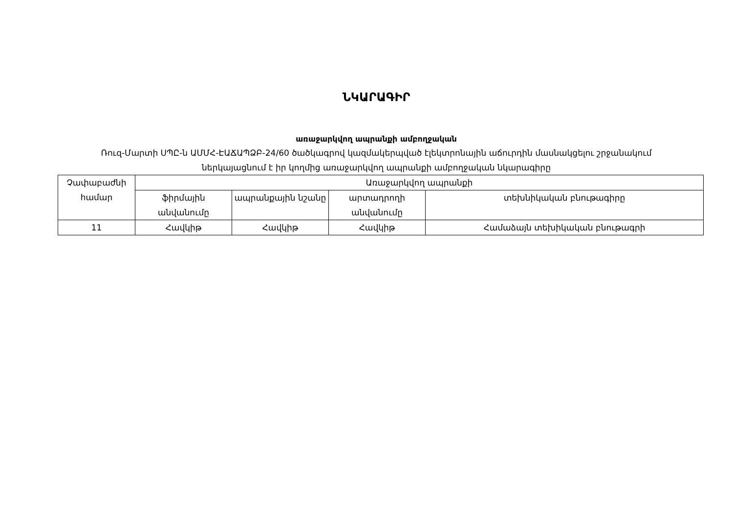ՆԿԱՐԱԳԻՐ
առաջարկվող ապրանքի ամբողջական
Ռուզ-Մարտի ՍՊԸ-ն ԱՄՄՀ-ԷԱՃԱՊՁԲ-24/60 ծածկագրով կազմակերպված էլեկտրոնային աճուրդին մասնակցելու շրջանակում
ներկայացնում է իր կողմից առաջարկվող ապրանքի ամբողջական նկարագիրը
| Չափաբաժնի համար | Առաջարկվող ապրանքի | | | |
| --- | --- | --- | --- | --- |
| | ֆիրմային անվանումը | ապրանքային նշանը | արտադրողի անվանումը | տեխնիկական բնութագիրը |
| 11 | Հավկիթ | Հավկիթ | Հավկիթ | Համաձայն տեխիկական բնութագրի |